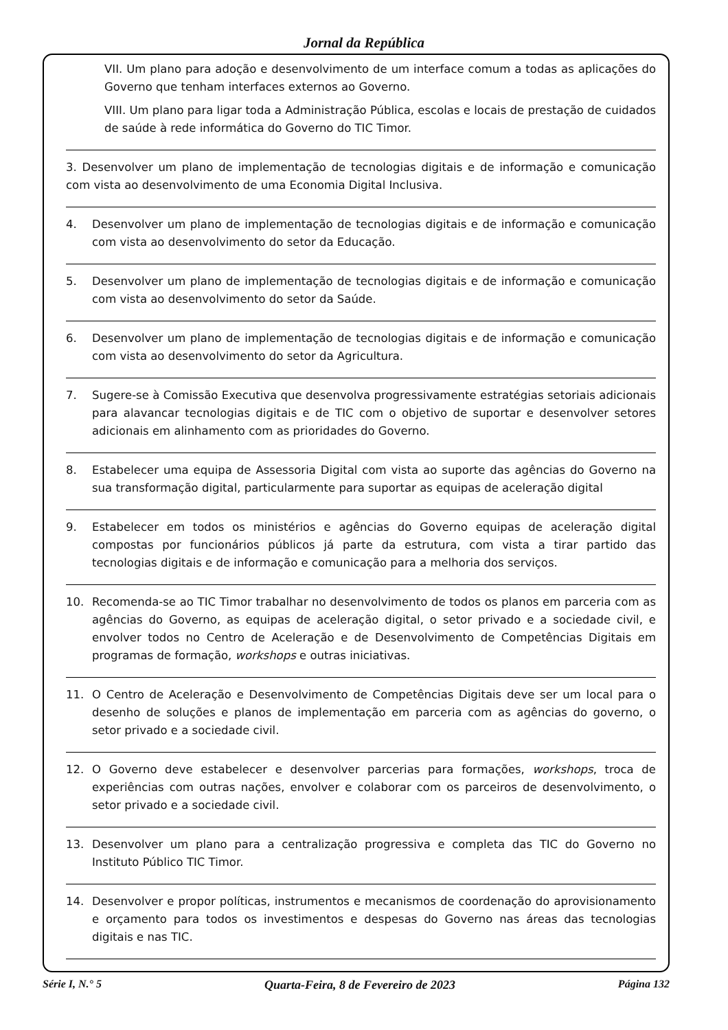Jornal da República
VII. Um plano para adoção e desenvolvimento de um interface comum a todas as aplicações do Governo que tenham interfaces externos ao Governo.
VIII. Um plano para ligar toda a Administração Pública, escolas e locais de prestação de cuidados de saúde à rede informática do Governo do TIC Timor.
3. Desenvolver um plano de implementação de tecnologias digitais e de informação e comunicação com vista ao desenvolvimento de uma Economia Digital Inclusiva.
4. Desenvolver um plano de implementação de tecnologias digitais e de informação e comunicação com vista ao desenvolvimento do setor da Educação.
5. Desenvolver um plano de implementação de tecnologias digitais e de informação e comunicação com vista ao desenvolvimento do setor da Saúde.
6. Desenvolver um plano de implementação de tecnologias digitais e de informação e comunicação com vista ao desenvolvimento do setor da Agricultura.
7. Sugere-se à Comissão Executiva que desenvolva progressivamente estratégias setoriais adicionais para alavancar tecnologias digitais e de TIC com o objetivo de suportar e desenvolver setores adicionais em alinhamento com as prioridades do Governo.
8. Estabelecer uma equipa de Assessoria Digital com vista ao suporte das agências do Governo na sua transformação digital, particularmente para suportar as equipas de aceleração digital
9. Estabelecer em todos os ministérios e agências do Governo equipas de aceleração digital compostas por funcionários públicos já parte da estrutura, com vista a tirar partido das tecnologias digitais e de informação e comunicação para a melhoria dos serviços.
10. Recomenda-se ao TIC Timor trabalhar no desenvolvimento de todos os planos em parceria com as agências do Governo, as equipas de aceleração digital, o setor privado e a sociedade civil, e envolver todos no Centro de Aceleração e de Desenvolvimento de Competências Digitais em programas de formação, workshops e outras iniciativas.
11. O Centro de Aceleração e Desenvolvimento de Competências Digitais deve ser um local para o desenho de soluções e planos de implementação em parceria com as agências do governo, o setor privado e a sociedade civil.
12. O Governo deve estabelecer e desenvolver parcerias para formações, workshops, troca de experiências com outras nações, envolver e colaborar com os parceiros de desenvolvimento, o setor privado e a sociedade civil.
13. Desenvolver um plano para a centralização progressiva e completa das TIC do Governo no Instituto Público TIC Timor.
14. Desenvolver e propor políticas, instrumentos e mecanismos de coordenação do aprovisionamento e orçamento para todos os investimentos e despesas do Governo nas áreas das tecnologias digitais e nas TIC.
Série I, N.° 5 Quarta-Feira, 8 de Fevereiro de 2023 Página 132